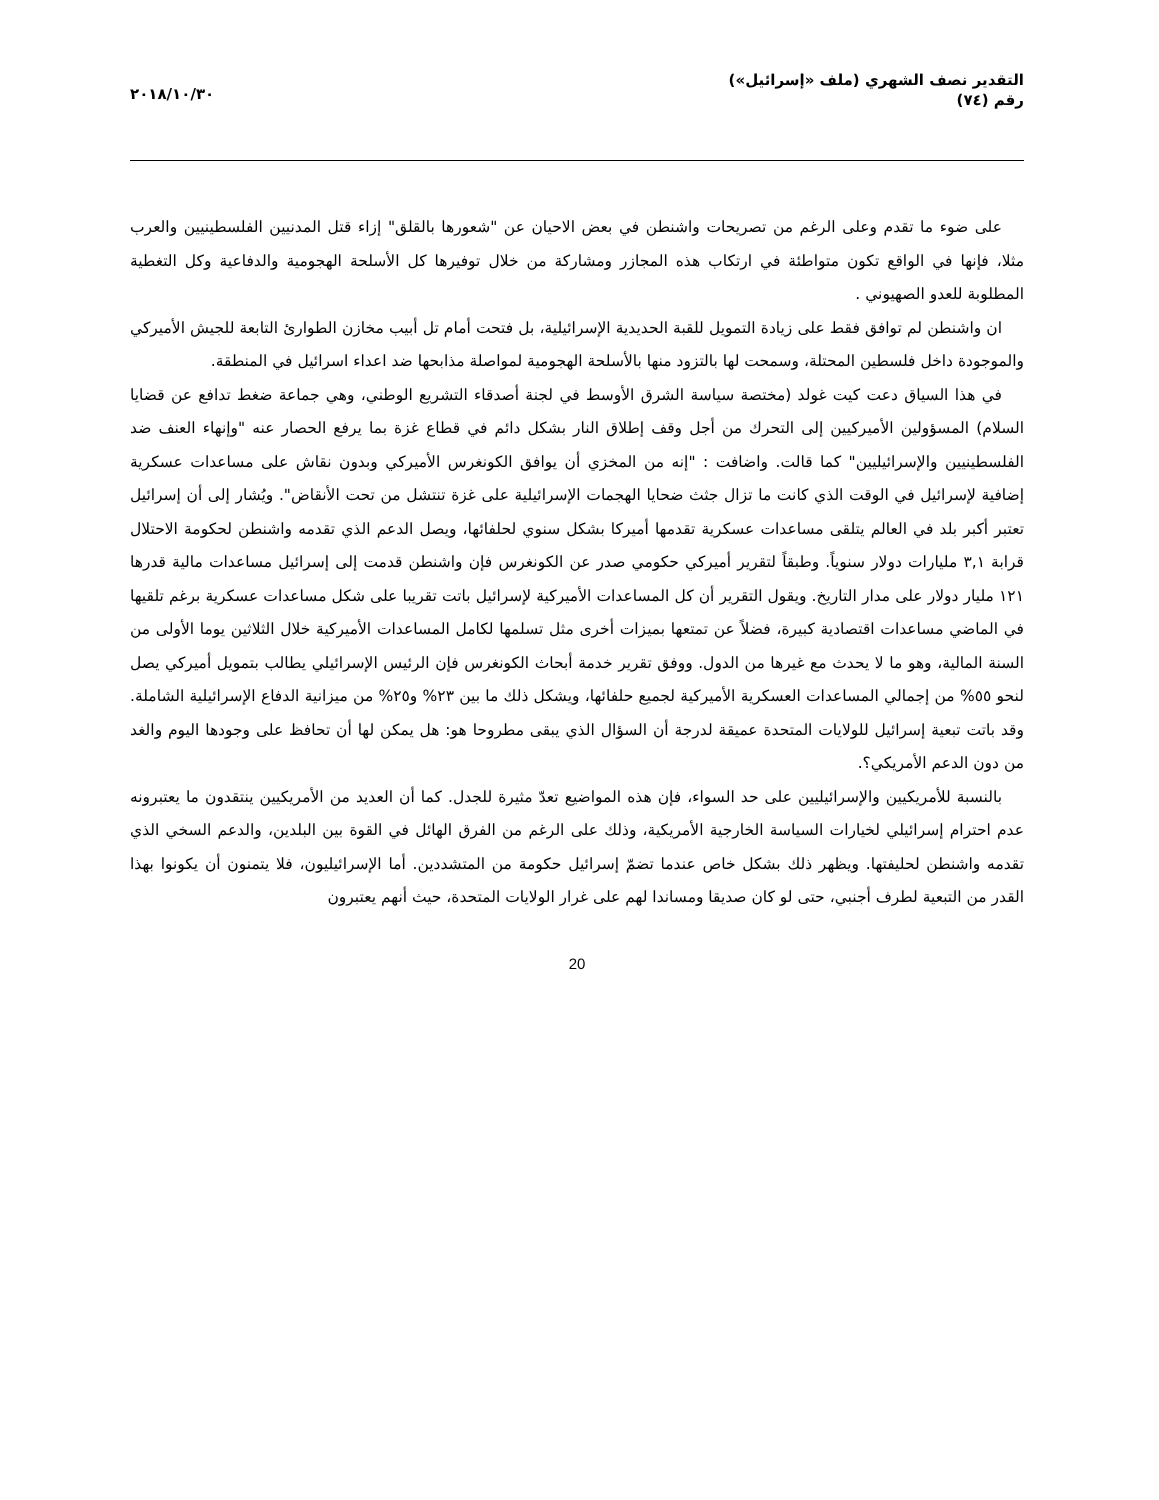التقدير نصف الشهري (ملف «إسرائيل»)
رقم (٧٤)
٢٠١٨/١٠/٣٠
على ضوء ما تقدم وعلى الرغم من تصريحات واشنطن في بعض الاحيان عن "شعورها بالقلق" إزاء قتل المدنيين الفلسطينيين والعرب مثلا، فإنها في الواقع تكون متواطئة في ارتكاب هذه المجازر ومشاركة من خلال توفيرها كل الأسلحة الهجومية والدفاعية وكل التغطية المطلوبة للعدو الصهيوني .
ان واشنطن لم توافق فقط على زيادة التمويل للقبة الحديدية الإسرائيلية، بل فتحت أمام تل أبيب مخازن الطوارئ التابعة للجيش الأميركي والموجودة داخل فلسطين المحتلة، وسمحت لها بالتزود منها بالأسلحة الهجومية لمواصلة مذابحها ضد اعداء اسرائيل في المنطقة.
في هذا السياق دعت كيت غولد (مختصة سياسة الشرق الأوسط في لجنة أصدقاء التشريع الوطني، وهي جماعة ضغط تدافع عن قضايا السلام) المسؤولين الأميركيين إلى التحرك من أجل وقف إطلاق النار بشكل دائم في قطاع غزة بما يرفع الحصار عنه "وإنهاء العنف ضد الفلسطينيين والإسرائيليين" كما قالت. واضافت : "إنه من المخزي أن يوافق الكونغرس الأميركي وبدون نقاش على مساعدات عسكرية إضافية لإسرائيل في الوقت الذي كانت ما تزال جثث ضحايا الهجمات الإسرائيلية على غزة تنتشل من تحت الأنقاض". ويُشار إلى أن إسرائيل تعتبر أكبر بلد في العالم يتلقى مساعدات عسكرية تقدمها أميركا بشكل سنوي لحلفائها، ويصل الدعم الذي تقدمه واشنطن لحكومة الاحتلال قرابة ٣,١ مليارات دولار سنوياً. وطبقاً لتقرير أميركي حكومي صدر عن الكونغرس فإن واشنطن قدمت إلى إسرائيل مساعدات مالية قدرها ١٢١ مليار دولار على مدار التاريخ. ويقول التقرير أن كل المساعدات الأميركية لإسرائيل باتت تقريبا على شكل مساعدات عسكرية برغم تلقيها في الماضي مساعدات اقتصادية كبيرة، فضلاً عن تمتعها بميزات أخرى مثل تسلمها لكامل المساعدات الأميركية خلال الثلاثين يوما الأولى من السنة المالية، وهو ما لا يحدث مع غيرها من الدول. ووفق تقرير خدمة أبحاث الكونغرس فإن الرئيس الإسرائيلي يطالب بتمويل أميركي يصل لنحو ٥٥% من إجمالي المساعدات العسكرية الأميركية لجميع حلفائها، ويشكل ذلك ما بين ٢٣% و٢٥% من ميزانية الدفاع الإسرائيلية الشاملة. وقد باتت تبعية إسرائيل للولايات المتحدة عميقة لدرجة أن السؤال الذي يبقى مطروحا هو: هل يمكن لها أن تحافظ على وجودها اليوم والغد من دون الدعم الأمريكي؟.
بالنسبة للأمريكيين والإسرائيليين على حد السواء، فإن هذه المواضيع تعدّ مثيرة للجدل. كما أن العديد من الأمريكيين ينتقدون ما يعتبرونه عدم احترام إسرائيلي لخيارات السياسة الخارجية الأمريكية، وذلك على الرغم من الفرق الهائل في القوة بين البلدين، والدعم السخي الذي تقدمه واشنطن لحليفتها. ويظهر ذلك بشكل خاص عندما تضمّ إسرائيل حكومة من المتشددين. أما الإسرائيليون، فلا يتمنون أن يكونوا بهذا القدر من التبعية لطرف أجنبي، حتى لو كان صديقا ومساندا لهم على غرار الولايات المتحدة، حيث أنهم يعتبرون
20